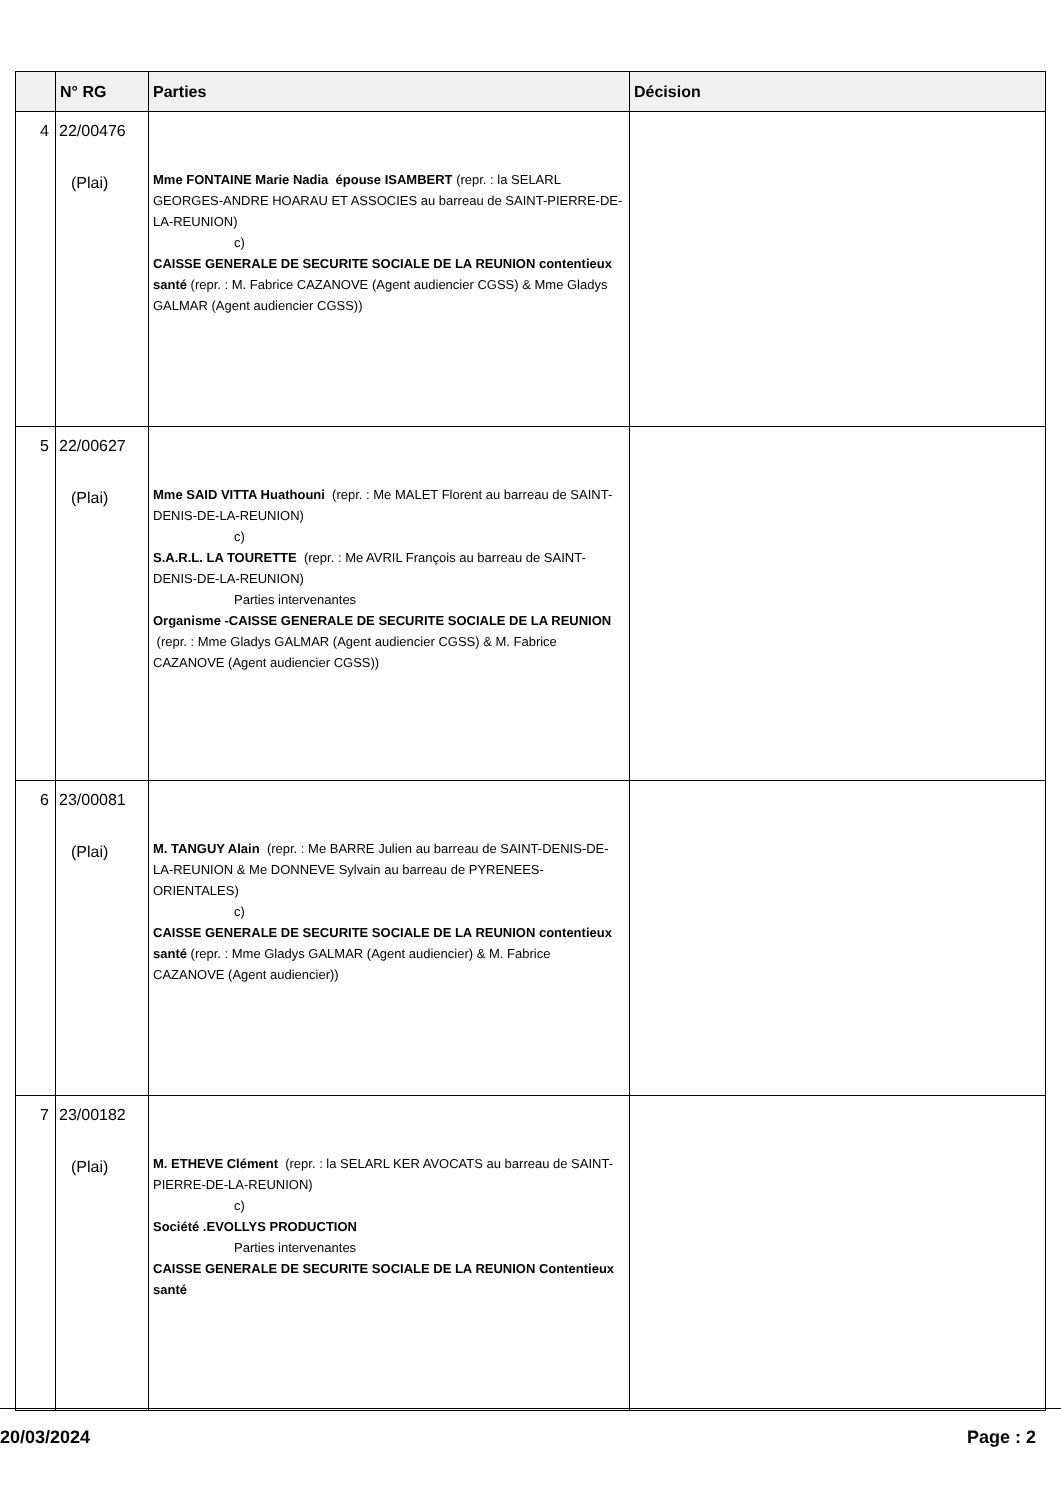| | N° RG | Parties | Décision |
| --- | --- | --- | --- |
| 4 | 22/00476 (Plai) | Mme FONTAINE Marie Nadia épouse ISAMBERT (repr. : la SELARL GEORGES-ANDRE HOARAU ET ASSOCIES au barreau de SAINT-PIERRE-DE-LA-REUNION) c) CAISSE GENERALE DE SECURITE SOCIALE DE LA REUNION contentieux santé (repr. : M. Fabrice CAZANOVE (Agent audiencier CGSS) & Mme Gladys GALMAR (Agent audiencier CGSS)) | |
| 5 | 22/00627 (Plai) | Mme SAID VITTA Huathouni (repr. : Me MALET Florent au barreau de SAINT-DENIS-DE-LA-REUNION) c) S.A.R.L. LA TOURETTE (repr. : Me AVRIL François au barreau de SAINT-DENIS-DE-LA-REUNION) Parties intervenantes Organisme -CAISSE GENERALE DE SECURITE SOCIALE DE LA REUNION (repr. : Mme Gladys GALMAR (Agent audiencier CGSS) & M. Fabrice CAZANOVE (Agent audiencier CGSS)) | |
| 6 | 23/00081 (Plai) | M. TANGUY Alain (repr. : Me BARRE Julien au barreau de SAINT-DENIS-DE-LA-REUNION & Me DONNEVE Sylvain au barreau de PYRENEES-ORIENTALES) c) CAISSE GENERALE DE SECURITE SOCIALE DE LA REUNION contentieux santé (repr. : Mme Gladys GALMAR (Agent audiencier) & M. Fabrice CAZANOVE (Agent audiencier)) | |
| 7 | 23/00182 (Plai) | M. ETHEVE Clément (repr. : la SELARL KER AVOCATS au barreau de SAINT-PIERRE-DE-LA-REUNION) c) Société .EVOLLYS PRODUCTION Parties intervenantes CAISSE GENERALE DE SECURITE SOCIALE DE LA REUNION Contentieux santé | |
20/03/2024 Page : 2